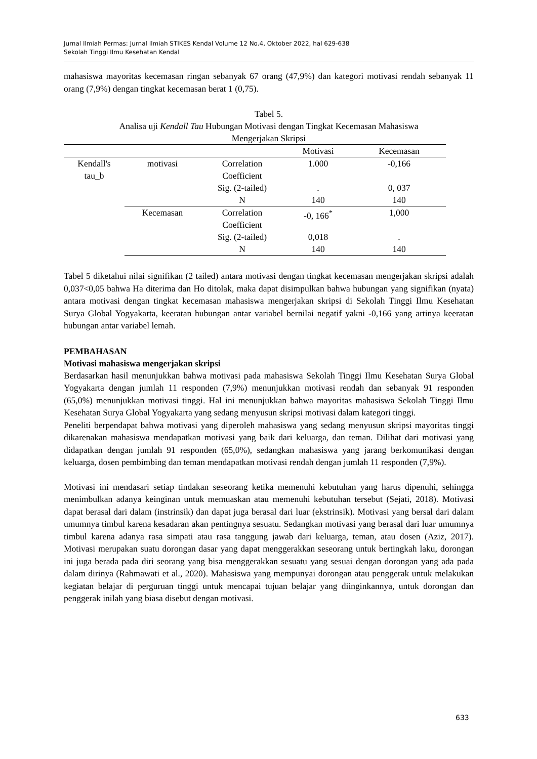Jurnal Ilmiah Permas: Jurnal Ilmiah STIKES Kendal Volume 12 No.4, Oktober 2022, hal 629-638
Sekolah Tinggi Ilmu Kesehatan Kendal
mahasiswa mayoritas kecemasan ringan sebanyak 67 orang (47,9%) dan kategori motivasi rendah sebanyak 11 orang (7,9%) dengan tingkat kecemasan berat 1 (0,75).
Tabel 5.
Analisa uji Kendall Tau Hubungan Motivasi dengan Tingkat Kecemasan Mahasiswa
Mengerjakan Skripsi
| | | | Motivasi | Kecemasan |
| --- | --- | --- | --- | --- |
| Kendall's tau_b | motivasi | Correlation Coefficient | 1.000 | -0,166 |
| | | Sig. (2-tailed) | . | 0, 037 |
| | | N | 140 | 140 |
| | Kecemasan | Correlation Coefficient | -0, 166<sup>*</sup> | 1,000 |
| | | Sig. (2-tailed) | 0,018 | . |
| | | N | 140 | 140 |
Tabel 5 diketahui nilai signifikan (2 tailed) antara motivasi dengan tingkat kecemasan mengerjakan skripsi adalah 0,037<0,05 bahwa Ha diterima dan Ho ditolak, maka dapat disimpulkan bahwa hubungan yang signifikan (nyata) antara motivasi dengan tingkat kecemasan mahasiswa mengerjakan skripsi di Sekolah Tinggi Ilmu Kesehatan Surya Global Yogyakarta, keeratan hubungan antar variabel bernilai negatif yakni -0,166 yang artinya keeratan hubungan antar variabel lemah.
PEMBAHASAN
Motivasi mahasiswa mengerjakan skripsi
Berdasarkan hasil menunjukkan bahwa motivasi pada mahasiswa Sekolah Tinggi Ilmu Kesehatan Surya Global Yogyakarta dengan jumlah 11 responden (7,9%) menunjukkan motivasi rendah dan sebanyak 91 responden (65,0%) menunjukkan motivasi tinggi. Hal ini menunjukkan bahwa mayoritas mahasiswa Sekolah Tinggi Ilmu Kesehatan Surya Global Yogyakarta yang sedang menyusun skripsi motivasi dalam kategori tinggi.
Peneliti berpendapat bahwa motivasi yang diperoleh mahasiswa yang sedang menyusun skripsi mayoritas tinggi dikarenakan mahasiswa mendapatkan motivasi yang baik dari keluarga, dan teman. Dilihat dari motivasi yang didapatkan dengan jumlah 91 responden (65,0%), sedangkan mahasiswa yang jarang berkomunikasi dengan keluarga, dosen pembimbing dan teman mendapatkan motivasi rendah dengan jumlah 11 responden (7,9%).
Motivasi ini mendasari setiap tindakan seseorang ketika memenuhi kebutuhan yang harus dipenuhi, sehingga menimbulkan adanya keinginan untuk memuaskan atau memenuhi kebutuhan tersebut (Sejati, 2018). Motivasi dapat berasal dari dalam (instrinsik) dan dapat juga berasal dari luar (ekstrinsik). Motivasi yang bersal dari dalam umumnya timbul karena kesadaran akan pentingnya sesuatu. Sedangkan motivasi yang berasal dari luar umumnya timbul karena adanya rasa simpati atau rasa tanggung jawab dari keluarga, teman, atau dosen (Aziz, 2017). Motivasi merupakan suatu dorongan dasar yang dapat menggerakkan seseorang untuk bertingkah laku, dorongan ini juga berada pada diri seorang yang bisa menggerakkan sesuatu yang sesuai dengan dorongan yang ada pada dalam dirinya (Rahmawati et al., 2020). Mahasiswa yang mempunyai dorongan atau penggerak untuk melakukan kegiatan belajar di perguruan tinggi untuk mencapai tujuan belajar yang diinginkannya, untuk dorongan dan penggerak inilah yang biasa disebut dengan motivasi.
633